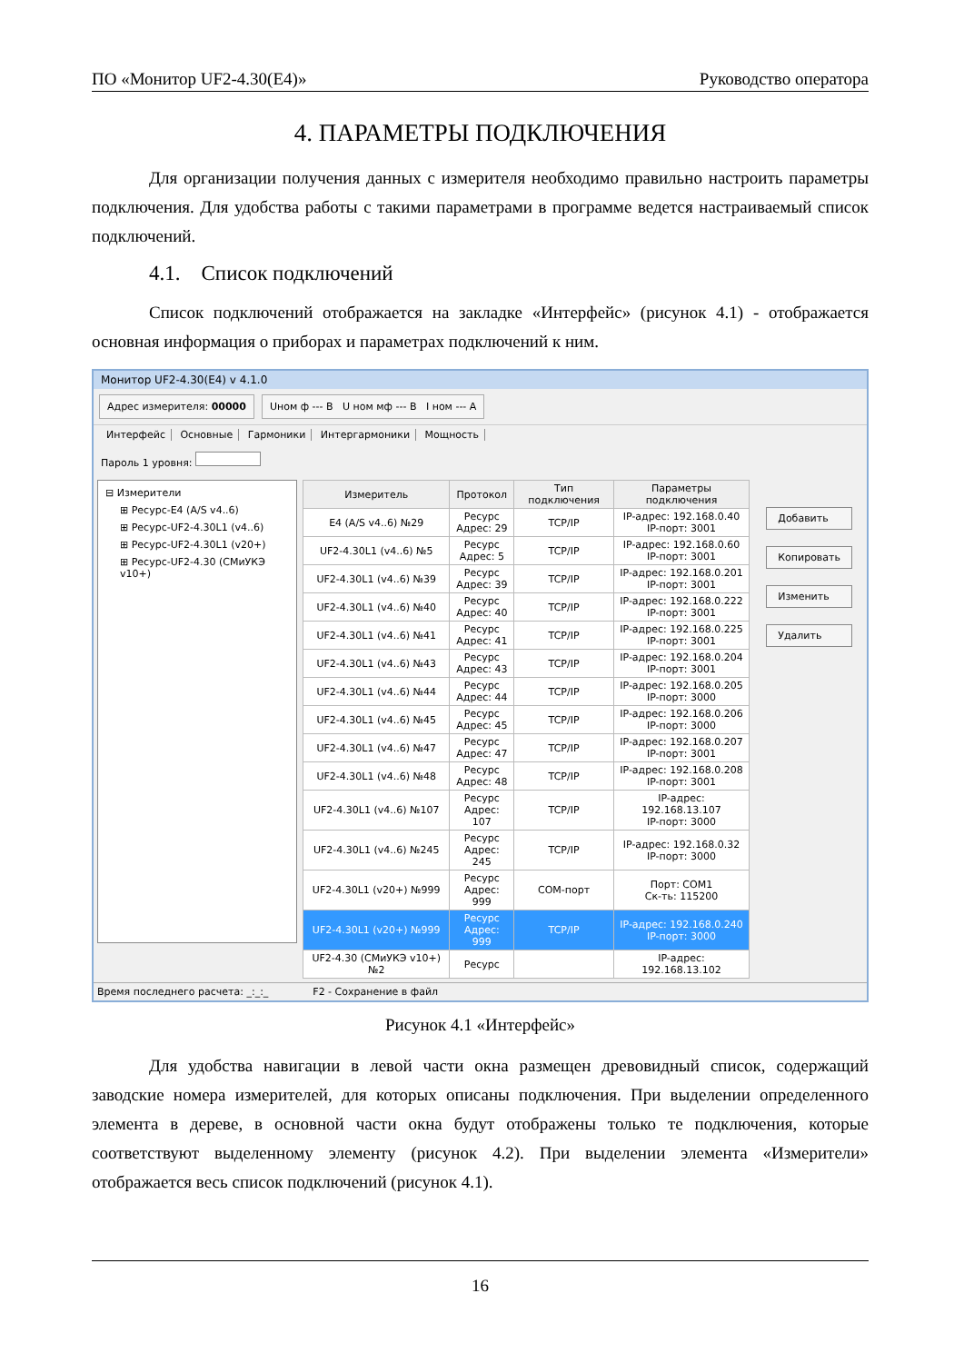ПО «Монитор UF2-4.30(E4)» Руководство оператора
4. ПАРАМЕТРЫ ПОДКЛЮЧЕНИЯ
Для организации получения данных с измерителя необходимо правильно настроить параметры подключения. Для удобства работы с такими параметрами в программе ведется настраиваемый список подключений.
4.1. Список подключений
Список подключений отображается на закладке «Интерфейс» (рисунок 4.1) - отображается основная информация о приборах и параметрах подключений к ним.
Монитор UF2-4.30(E4) v 4.1.0
Адрес измерителя: 00000 Uном ф --- В U ном мф --- В I ном --- А
Интерфейс Основные Гармоники Интергармоники Мощность
Пароль 1 уровня:
⊟ Измерители
⊞ Ресурс-E4 (A/S v4..6)
⊞ Ресурс-UF2-4.30L1 (v4..6)
⊞ Ресурс-UF2-4.30L1 (v20+)
⊞ Ресурс-UF2-4.30 (СМиУКЭ v10+)
| Измеритель | Протокол | Тип подключения | Параметры подключения |
| --- | --- | --- | --- |
| E4 (A/S v4..6) №29 | Ресурс Адрес: 29 | TCP/IP | IP-адрес: 192.168.0.40 IP-порт: 3001 |
| UF2-4.30L1 (v4..6) №5 | Ресурс Адрес: 5 | TCP/IP | IP-адрес: 192.168.0.60 IP-порт: 3001 |
| UF2-4.30L1 (v4..6) №39 | Ресурс Адрес: 39 | TCP/IP | IP-адрес: 192.168.0.201 IP-порт: 3001 |
| UF2-4.30L1 (v4..6) №40 | Ресурс Адрес: 40 | TCP/IP | IP-адрес: 192.168.0.222 IP-порт: 3001 |
| UF2-4.30L1 (v4..6) №41 | Ресурс Адрес: 41 | TCP/IP | IP-адрес: 192.168.0.225 IP-порт: 3001 |
| UF2-4.30L1 (v4..6) №43 | Ресурс Адрес: 43 | TCP/IP | IP-адрес: 192.168.0.204 IP-порт: 3001 |
| UF2-4.30L1 (v4..6) №44 | Ресурс Адрес: 44 | TCP/IP | IP-адрес: 192.168.0.205 IP-порт: 3000 |
| UF2-4.30L1 (v4..6) №45 | Ресурс Адрес: 45 | TCP/IP | IP-адрес: 192.168.0.206 IP-порт: 3000 |
| UF2-4.30L1 (v4..6) №47 | Ресурс Адрес: 47 | TCP/IP | IP-адрес: 192.168.0.207 IP-порт: 3001 |
| UF2-4.30L1 (v4..6) №48 | Ресурс Адрес: 48 | TCP/IP | IP-адрес: 192.168.0.208 IP-порт: 3001 |
| UF2-4.30L1 (v4..6) №107 | Ресурс Адрес: 107 | TCP/IP | IP-адрес: 192.168.13.107 IP-порт: 3000 |
| UF2-4.30L1 (v4..6) №245 | Ресурс Адрес: 245 | TCP/IP | IP-адрес: 192.168.0.32 IP-порт: 3000 |
| UF2-4.30L1 (v20+) №999 | Ресурс Адрес: 999 | COM-порт | Порт: COM1 Ск-ть: 115200 |
| UF2-4.30L1 (v20+) №999 | Ресурс Адрес: 999 | TCP/IP | IP-адрес: 192.168.0.240 IP-порт: 3000 |
| UF2-4.30 (СМиУКЭ v10+) №2 | Ресурс | | IP-адрес: 192.168.13.102 |
Добавить
Копировать
Изменить
Удалить
Время последнего расчета: _:_:_ F2 - Сохранение в файл
Рисунок 4.1 «Интерфейс»
Для удобства навигации в левой части окна размещен древовидный список, содержащий заводские номера измерителей, для которых описаны подключения. При выделении определенного элемента в дереве, в основной части окна будут отображены только те подключения, которые соответствуют выделенному элементу (рисунок 4.2). При выделении элемента «Измерители» отображается весь список подключений (рисунок 4.1).
16